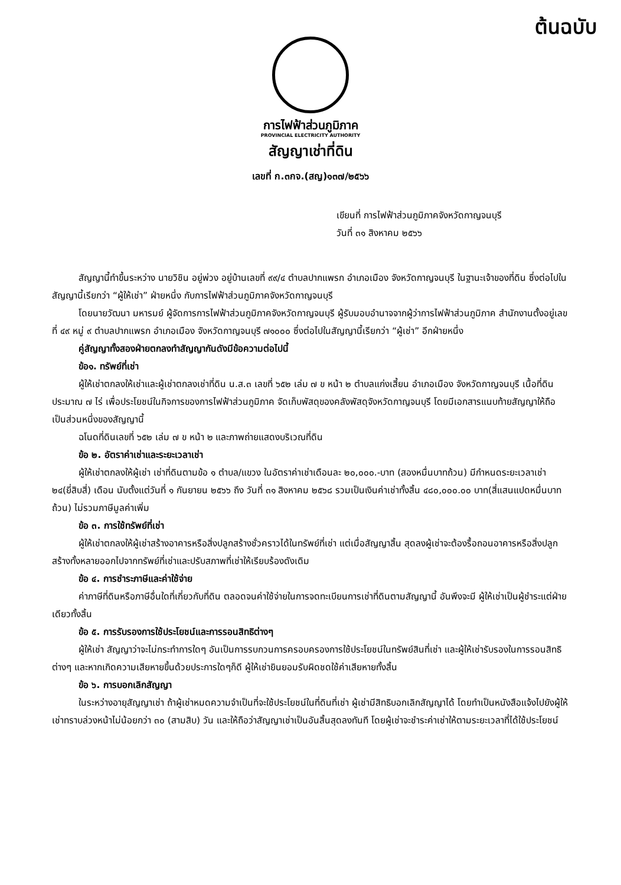ต้นฉบับ
การไฟฟ้าส่วนภูมิภาค
PROVINCIAL ELECTRICITY AUTHORITY
สัญญาเช่าที่ดิน
เลขที่ ก.๓กจ.(สญ)๑๓๗/๒๕๖๖
เขียนที่ การไฟฟ้าส่วนภูมิภาคจังหวัดกาญจนบุรี
วันที่ ๓๑ สิงหาคม ๒๕๖๖
สัญญานี้ทำขึ้นระหว่าง นายวิชิน อยู่พ่วง อยู่บ้านเลขที่ ๙๙/๔ ตำบลปากแพรก อำเภอเมือง จังหวัดกาญจนบุรี ในฐานะเจ้าของที่ดิน ซึ่งต่อไปในสัญญานี้เรียกว่า “ผู้ให้เช่า” ฝ่ายหนึ่ง กับการไฟฟ้าส่วนภูมิภาคจังหวัดกาญจนบุรี
โดยนายวัฒนา มหารมย์ ผู้จัดการการไฟฟ้าส่วนภูมิภาคจังหวัดกาญจนบุรี ผู้รับมอบอำนาจจากผู้ว่าการไฟฟ้าส่วนภูมิภาค สำนักงานตั้งอยู่เลขที่ ๔๙ หมู่ ๙ ตำบลปากแพรก อำเภอเมือง จังหวัดกาญจนบุรี ๗๑๐๐๐ ซึ่งต่อไปในสัญญานี้เรียกว่า “ผู้เช่า” อีกฝ่ายหนึ่ง
คู่สัญญาทั้งสองฝ่ายตกลงทำสัญญากันดังมีข้อความต่อไปนี้
ข้อ๑. ทรัพย์ที่เช่า
ผู้ให้เช่าตกลงให้เช่าและผู้เช่าตกลงเช่าที่ดิน น.ส.๓ เลขที่ ๖๕๒ เล่ม ๗ ข หน้า ๒ ตำบลแก่งเสี้ยน อำเภอเมือง จังหวัดกาญจนบุรี เนื้อที่ดินประมาณ ๗ ไร่ เพื่อประโยชน์ในกิจการของการไฟฟ้าส่วนภูมิภาค จัดเก็บพัสดุของคลังพัสดุจังหวัดกาญจนบุรี โดยมีเอกสารแนบท้ายสัญญาให้ถือเป็นส่วนหนึ่งของสัญญานี้
ฉโนดที่ดินเลขที่ ๖๕๒ เล่ม ๗ ข หน้า ๒ และภาพถ่ายแสดงบริเวณที่ดิน
ข้อ ๒. อัตราค่าเช่าและระยะเวลาเช่า
ผู้ให้เช่าตกลงให้ผู้เช่า เช่าที่ดินตามข้อ ๑ ตำบล/แขวง ในอัตราค่าเช่าเดือนละ ๒๐,๐๐๐.-บาท (สองหมื่นบาทถ้วน) มีกำหนดระยะเวลาเช่า ๒๔(ยี่สิบสี่) เดือน นับตั้งแต่วันที่ ๑ กันยายน ๒๕๖๖ ถึง วันที่ ๓๑ สิงหาคม ๒๕๖๘ รวมเป็นเงินค่าเช่าทั้งสิ้น ๔๘๐,๐๐๐.๐๐ บาท(สี่แสนแปดหมื่นบาทถ้วน) ไม่รวมภาษีมูลค่าเพิ่ม
ข้อ ๓. การใช้ทรัพย์ที่เช่า
ผู้ให้เช่าตกลงให้ผู้เช่าสร้างอาคารหรือสิ่งปลูกสร้างชั่วคราวได้ในทรัพย์ที่เช่า แต่เมื่อสัญญาสิ้น สุดลงผู้เช่าจะต้องรื้อถอนอาคารหรือสิ่งปลูกสร้างทั้งหลายออกไปจากทรัพย์ที่เช่าและปรับสภาพที่เช่าให้เรียบร้องดังเดิม
ข้อ ๔. การชำระภาษีและค่าใช้จ่าย
ค่าภาษีที่ดินหรือภาษีอื่นใดที่เกี่ยวกับที่ดิน ตลอดจนค่าใช้จ่ายในการจดทะเบียนการเช่าที่ดินตามสัญญานี้ อันพึงจะมี ผู้ให้เช่าเป็นผู้ชำระแต่ฝ่ายเดียวทั้งสิ้น
ข้อ ๕. การรับรองการใช้ประโยชน์และการรอนสิทธิต่างๆ
ผู้ให้เช่า สัญญาว่าจะไม่กระทำการใดๆ อันเป็นการรบกวนการครอบครองการใช้ประโยชน์ในทรัพย์สินที่เช่า และผู้ให้เช่ารับรองในการรอนสิทธิต่างๆ และหากเกิดความเสียหายขึ้นด้วยประการใดๆก็ดี ผู้ให้เช่ายินยอมรับผิดชดใช้ค่าเสียหายทั้งสิ้น
ข้อ ๖. การบอกเลิกสัญญา
ในระหว่างอายุสัญญาเช่า ถ้าผู้เช่าหมดความจำเป็นที่จะใช้ประโยชน์ในที่ดินที่เช่า ผู้เช่ามีสิทธิบอกเลิกสัญญาได้ โดยทำเป็นหนังสือแจ้งไปยังผู้ให้เช่าทราบล่วงหน้าไม่น้อยกว่า ๓๐ (สามสิบ) วัน และให้ถือว่าสัญญาเช่าเป็นอันสิ้นสุดลงทันที โดยผู้เช่าจะชำระค่าเช่าให้ตามระยะเวลาที่ได้ใช้ประโยชน์